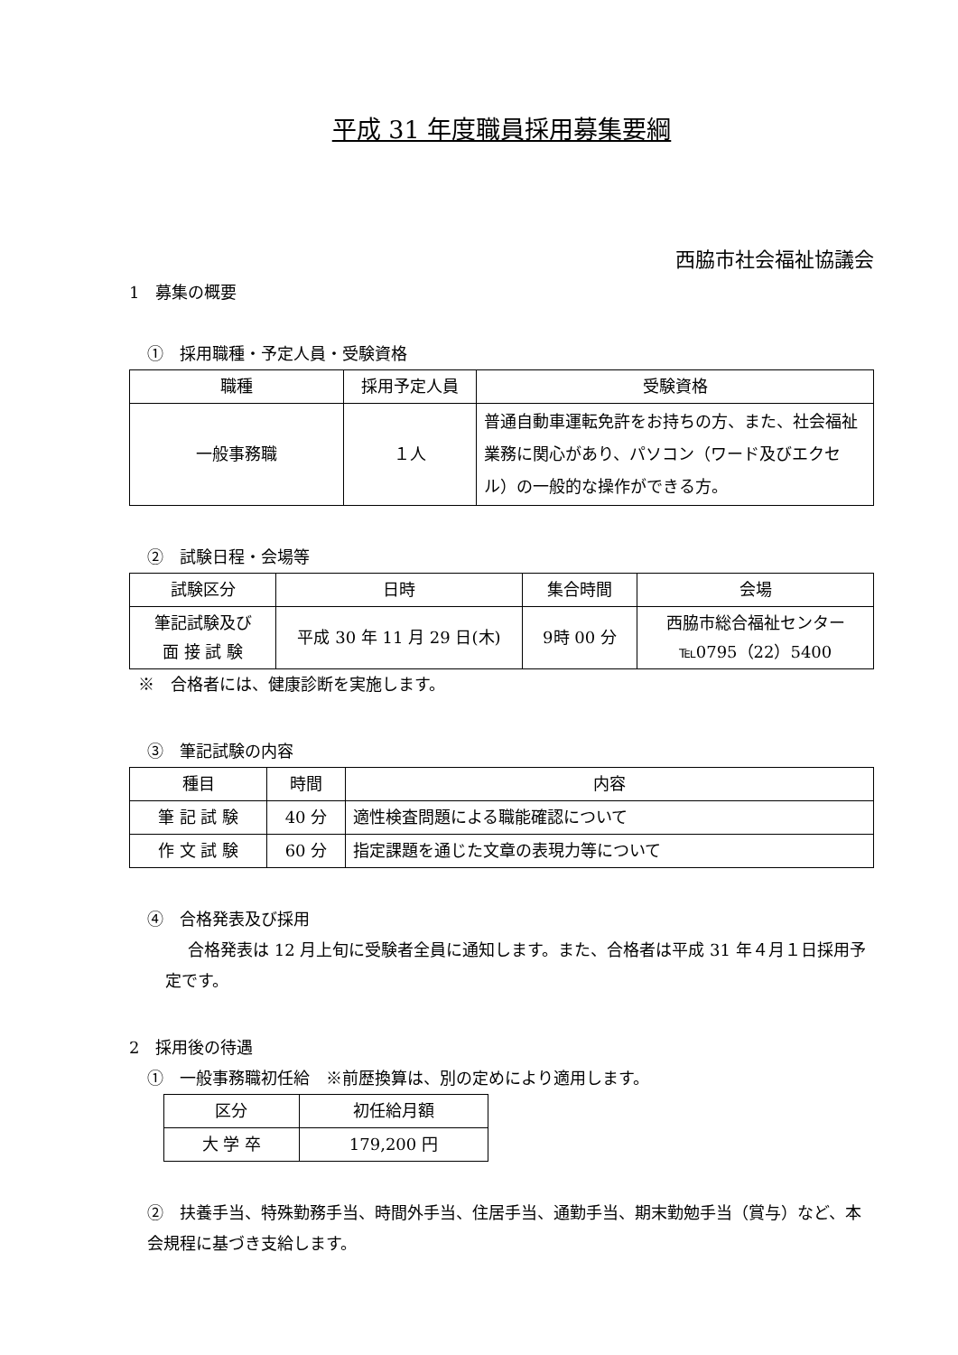平成 31 年度職員採用募集要綱
西脇市社会福祉協議会
1　募集の概要
①　採用職種・予定人員・受験資格
| 職種 | 採用予定人員 | 受験資格 |
| --- | --- | --- |
| 一般事務職 | １人 | 普通自動車運転免許をお持ちの方、また、社会福祉業務に関心があり、パソコン（ワード及びエクセル）の一般的な操作ができる方。 |
②　試験日程・会場等
| 試験区分 | 日時 | 集合時間 | 会場 |
| --- | --- | --- | --- |
| 筆記試験及び 面 接 試 験 | 平成 30 年 11 月 29 日(木) | 9時 00 分 | 西脇市総合福祉センター ℡0795（22）5400 |
※　合格者には、健康診断を実施します。
③　筆記試験の内容
| 種目 | 時間 | 内容 |
| --- | --- | --- |
| 筆 記 試 験 | 40 分 | 適性検査問題による職能確認について |
| 作 文 試 験 | 60 分 | 指定課題を通じた文章の表現力等について |
④　合格発表及び採用
合格発表は 12 月上旬に受験者全員に通知します。また、合格者は平成 31 年４月１日採用予定です。
2　採用後の待遇
①　一般事務職初任給　※前歴換算は、別の定めにより適用します。
| 区分 | 初任給月額 |
| --- | --- |
| 大 学 卒 | 179,200 円 |
②　扶養手当、特殊勤務手当、時間外手当、住居手当、通勤手当、期末勤勉手当（賞与）など、本会規程に基づき支給します。